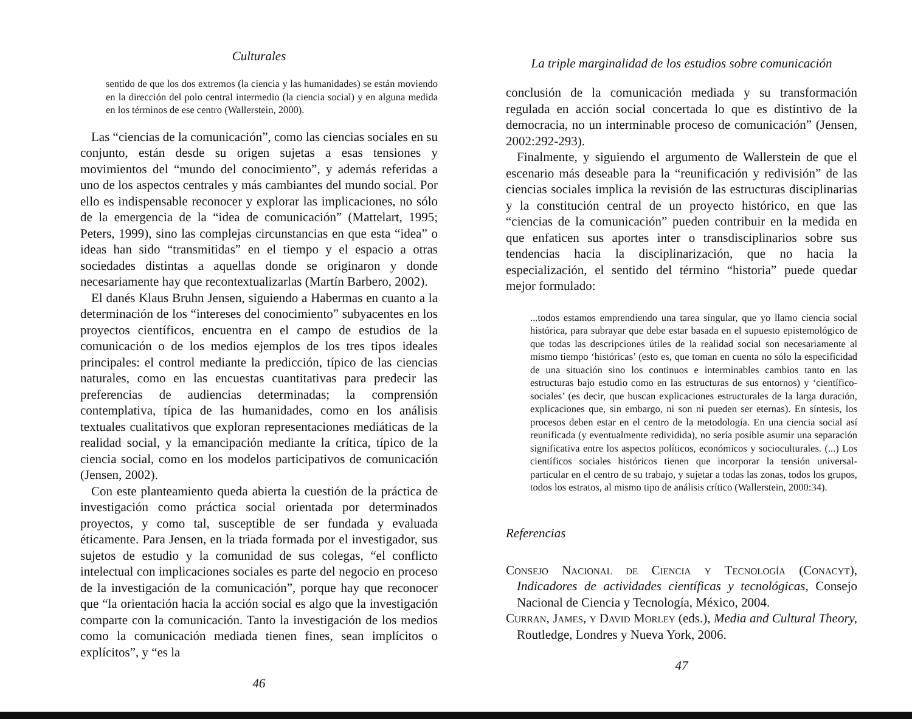Culturales
sentido de que los dos extremos (la ciencia y las humanidades) se están moviendo en la dirección del polo central intermedio (la ciencia social) y en alguna medida en los términos de ese centro (Wallerstein, 2000).
Las “ciencias de la comunicación”, como las ciencias sociales en su conjunto, están desde su origen sujetas a esas tensiones y movimientos del “mundo del conocimiento”, y además referidas a uno de los aspectos centrales y más cambiantes del mundo social. Por ello es indispensable reconocer y explorar las implicaciones, no sólo de la emergencia de la “idea de comunicación” (Mattelart, 1995; Peters, 1999), sino las complejas circunstancias en que esta “idea” o ideas han sido “transmitidas” en el tiempo y el espacio a otras sociedades distintas a aquellas donde se originaron y donde necesariamente hay que recontextualizarlas (Martín Barbero, 2002).
El danés Klaus Bruhn Jensen, siguiendo a Habermas en cuanto a la determinación de los “intereses del conocimiento” subyacentes en los proyectos científicos, encuentra en el campo de estudios de la comunicación o de los medios ejemplos de los tres tipos ideales principales: el control mediante la predicción, típico de las ciencias naturales, como en las encuestas cuantitativas para predecir las preferencias de audiencias determinadas; la comprensión contemplativa, típica de las humanidades, como en los análisis textuales cualitativos que exploran representaciones mediáticas de la realidad social, y la emancipación mediante la crítica, típico de la ciencia social, como en los modelos participativos de comunicación (Jensen, 2002).
Con este planteamiento queda abierta la cuestión de la práctica de investigación como práctica social orientada por determinados proyectos, y como tal, susceptible de ser fundada y evaluada éticamente. Para Jensen, en la triada formada por el investigador, sus sujetos de estudio y la comunidad de sus colegas, “el conflicto intelectual con implicaciones sociales es parte del negocio en proceso de la investigación de la comunicación”, porque hay que reconocer que “la orientación hacia la acción social es algo que la investigación comparte con la comunicación. Tanto la investigación de los medios como la comunicación mediada tienen fines, sean implícitos o explícitos”, y “es la
46
La triple marginalidad de los estudios sobre comunicación
conclusión de la comunicación mediada y su transformación regulada en acción social concertada lo que es distintivo de la democracia, no un interminable proceso de comunicación” (Jensen, 2002:292-293).
Finalmente, y siguiendo el argumento de Wallerstein de que el escenario más deseable para la “reunificación y redivisión” de las ciencias sociales implica la revisión de las estructuras disciplinarias y la constitución central de un proyecto histórico, en que las “ciencias de la comunicación” pueden contribuir en la medida en que enfaticen sus aportes inter o transdisciplinarios sobre sus tendencias hacia la disciplinarización, que no hacia la especialización, el sentido del término “historia” puede quedar mejor formulado:
...todos estamos emprendiendo una tarea singular, que yo llamo ciencia social histórica, para subrayar que debe estar basada en el supuesto epistemológico de que todas las descripciones útiles de la realidad social son necesariamente al mismo tiempo ‘históricas’ (esto es, que toman en cuenta no sólo la especificidad de una situación sino los continuos e interminables cambios tanto en las estructuras bajo estudio como en las estructuras de sus entornos) y ‘científico-sociales’ (es decir, que buscan explicaciones estructurales de la larga duración, explicaciones que, sin embargo, ni son ni pueden ser eternas). En síntesis, los procesos deben estar en el centro de la metodología. En una ciencia social así reunificada (y eventualmente redividida), no sería posible asumir una separación significativa entre los aspectos políticos, económicos y socioculturales. (...) Los científicos sociales históricos tienen que incorporar la tensión universal-particular en el centro de su trabajo, y sujetar a todas las zonas, todos los grupos, todos los estratos, al mismo tipo de análisis crítico (Wallerstein, 2000:34).
Referencias
Consejo Nacional de Ciencia y Tecnología (Conacyt), Indicadores de actividades científicas y tecnológicas, Consejo Nacional de Ciencia y Tecnología, México, 2004.
Curran, James, y David Morley (eds.), Media and Cultural Theory, Routledge, Londres y Nueva York, 2006.
47